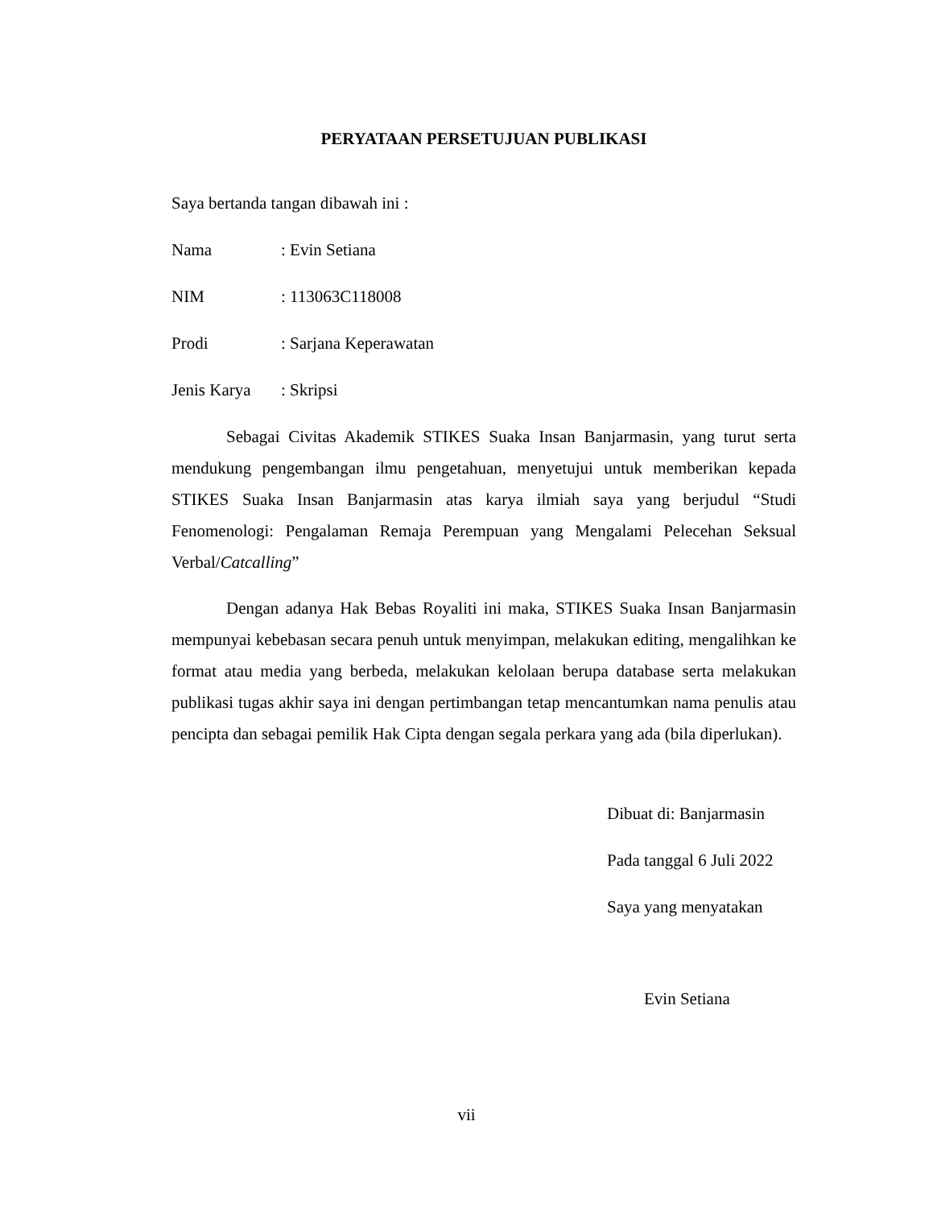PERYATAAN PERSETUJUAN PUBLIKASI
Saya bertanda tangan dibawah ini :
Nama: Evin Setiana
NIM: 113063C118008
Prodi: Sarjana Keperawatan
Jenis Karya: Skripsi
Sebagai Civitas Akademik STIKES Suaka Insan Banjarmasin, yang turut serta mendukung pengembangan ilmu pengetahuan, menyetujui untuk memberikan kepada STIKES Suaka Insan Banjarmasin atas karya ilmiah saya yang berjudul “Studi Fenomenologi: Pengalaman Remaja Perempuan yang Mengalami Pelecehan Seksual Verbal/Catcalling”
Dengan adanya Hak Bebas Royaliti ini maka, STIKES Suaka Insan Banjarmasin mempunyai kebebasan secara penuh untuk menyimpan, melakukan editing, mengalihkan ke format atau media yang berbeda, melakukan kelolaan berupa database serta melakukan publikasi tugas akhir saya ini dengan pertimbangan tetap mencantumkan nama penulis atau pencipta dan sebagai pemilik Hak Cipta dengan segala perkara yang ada (bila diperlukan).
Dibuat di: Banjarmasin
Pada tanggal 6 Juli 2022
Saya yang menyatakan
Evin Setiana
vii